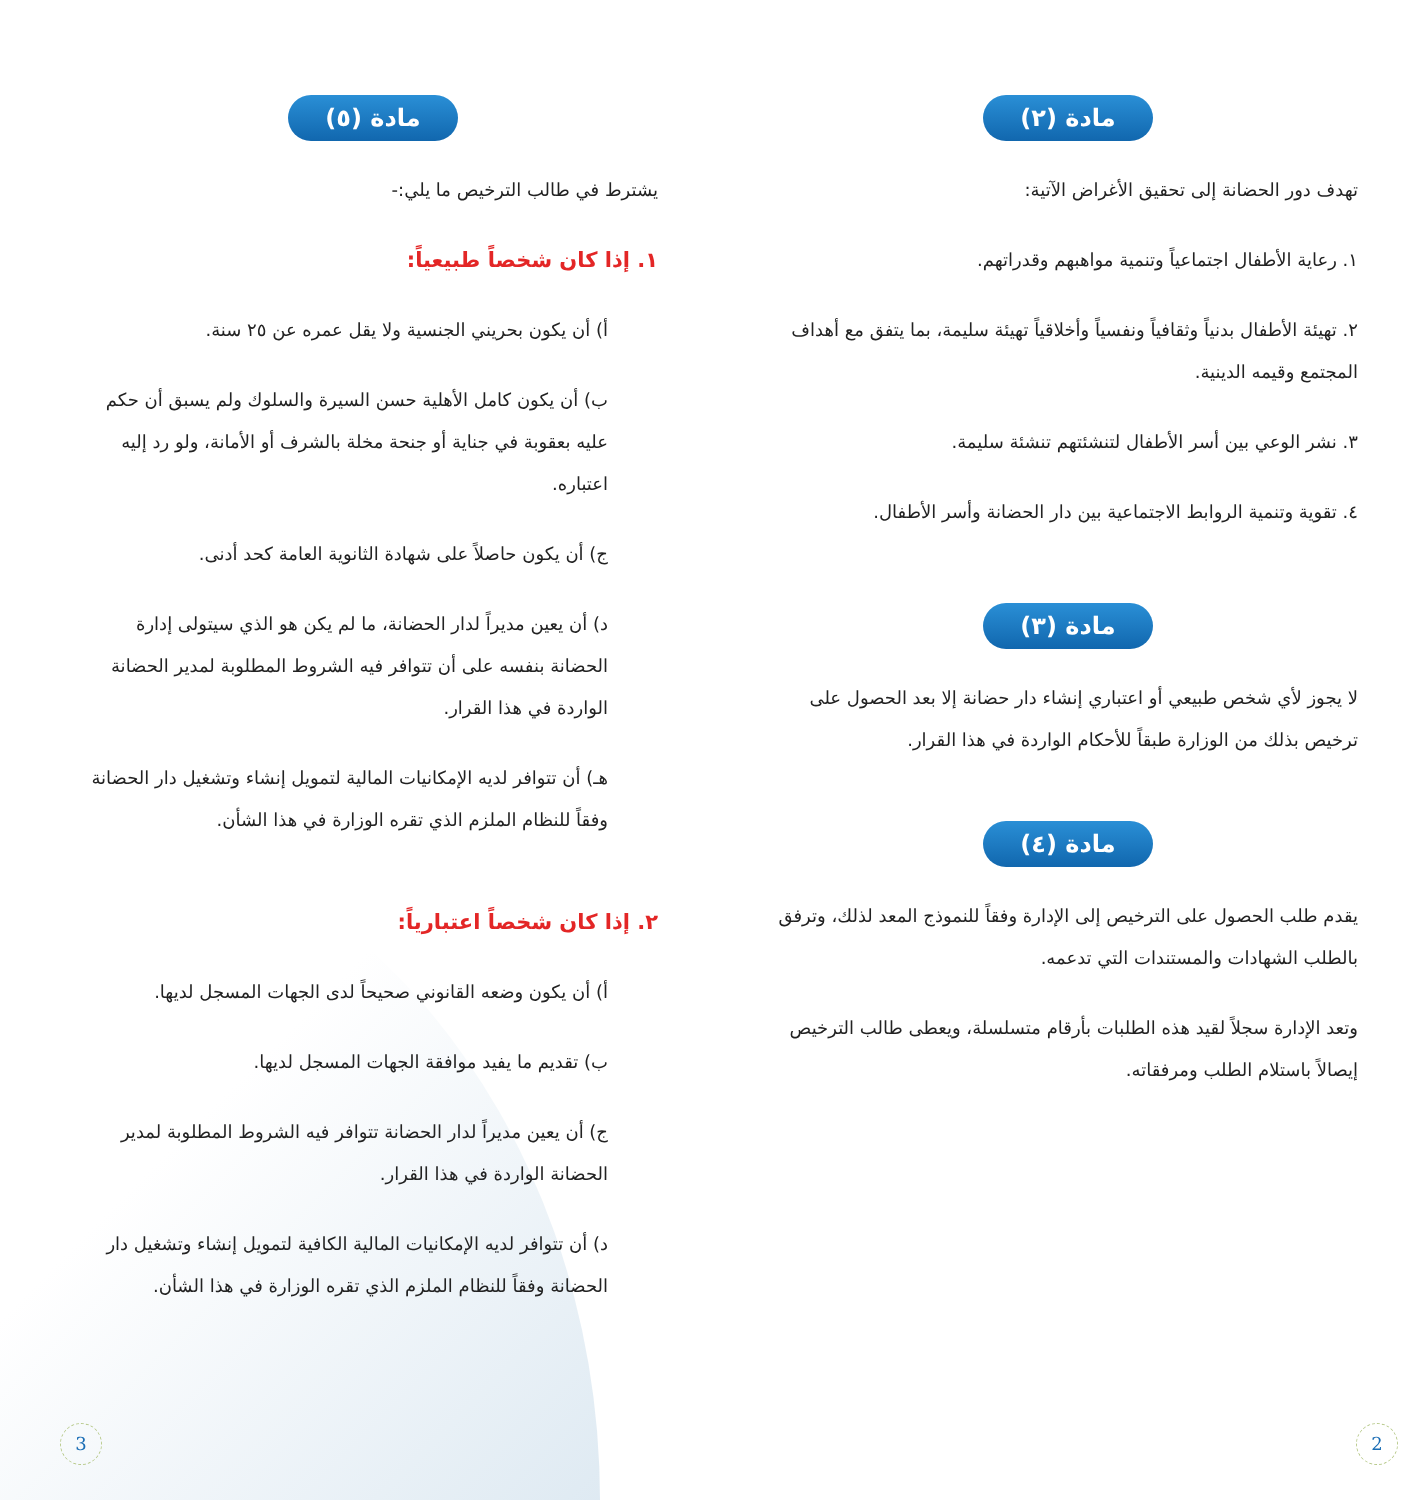مادة (٢)
تهدف دور الحضانة إلى تحقيق الأغراض الآتية:
١. رعاية الأطفال اجتماعياً وتنمية مواهبهم وقدراتهم.
٢. تهيئة الأطفال بدنياً وثقافياً ونفسياً وأخلاقياً تهيئة سليمة، بما يتفق مع أهداف المجتمع وقيمه الدينية.
٣. نشر الوعي بين أسر الأطفال لتنشئتهم تنشئة سليمة.
٤. تقوية وتنمية الروابط الاجتماعية بين دار الحضانة وأسر الأطفال.
مادة (٣)
لا يجوز لأي شخص طبيعي أو اعتباري إنشاء دار حضانة إلا بعد الحصول على ترخيص بذلك من الوزارة طبقاً للأحكام الواردة في هذا القرار.
مادة (٤)
يقدم طلب الحصول على الترخيص إلى الإدارة وفقاً للنموذج المعد لذلك، وترفق بالطلب الشهادات والمستندات التي تدعمه.
وتعد الإدارة سجلاً لقيد هذه الطلبات بأرقام متسلسلة، ويعطى طالب الترخيص إيصالاً باستلام الطلب ومرفقاته.
مادة (٥)
يشترط في طالب الترخيص ما يلي:-
١. إذا كان شخصاً طبيعياً:
أ) أن يكون بحريني الجنسية ولا يقل عمره عن ٢٥ سنة.
ب) أن يكون كامل الأهلية حسن السيرة والسلوك ولم يسبق أن حكم عليه بعقوبة في جناية أو جنحة مخلة بالشرف أو الأمانة، ولو رد إليه اعتباره.
ج) أن يكون حاصلاً على شهادة الثانوية العامة كحد أدنى.
د) أن يعين مديراً لدار الحضانة، ما لم يكن هو الذي سيتولى إدارة الحضانة بنفسه على أن تتوافر فيه الشروط المطلوبة لمدير الحضانة الواردة في هذا القرار.
هـ) أن تتوافر لديه الإمكانيات المالية لتمويل إنشاء وتشغيل دار الحضانة وفقاً للنظام الملزم الذي تقره الوزارة في هذا الشأن.
٢. إذا كان شخصاً اعتبارياً:
أ) أن يكون وضعه القانوني صحيحاً لدى الجهات المسجل لديها.
ب) تقديم ما يفيد موافقة الجهات المسجل لديها.
ج) أن يعين مديراً لدار الحضانة تتوافر فيه الشروط المطلوبة لمدير الحضانة الواردة في هذا القرار.
د) أن تتوافر لديه الإمكانيات المالية الكافية لتمويل إنشاء وتشغيل دار الحضانة وفقاً للنظام الملزم الذي تقره الوزارة في هذا الشأن.
2 3